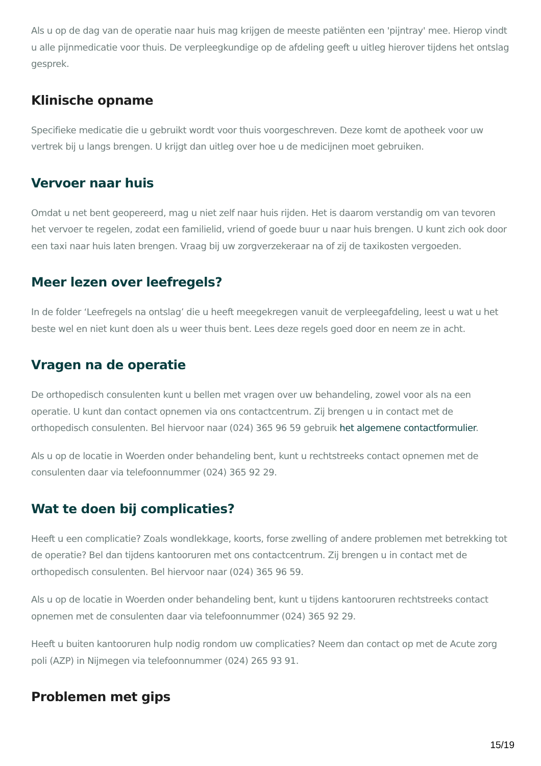Als u op de dag van de operatie naar huis mag krijgen de meeste patiënten een 'pijntray' mee. Hierop vindt u alle pijnmedicatie voor thuis. De verpleegkundige op de afdeling geeft u uitleg hierover tijdens het ontslag gesprek.
Klinische opname
Specifieke medicatie die u gebruikt wordt voor thuis voorgeschreven. Deze komt de apotheek voor uw vertrek bij u langs brengen. U krijgt dan uitleg over hoe u de medicijnen moet gebruiken.
Vervoer naar huis
Omdat u net bent geopereerd, mag u niet zelf naar huis rijden. Het is daarom verstandig om van tevoren het vervoer te regelen, zodat een familielid, vriend of goede buur u naar huis brengen. U kunt zich ook door een taxi naar huis laten brengen. Vraag bij uw zorgverzekeraar na of zij de taxikosten vergoeden.
Meer lezen over leefregels?
In de folder ‘Leefregels na ontslag’ die u heeft meegekregen vanuit de verpleegafdeling, leest u wat u het beste wel en niet kunt doen als u weer thuis bent. Lees deze regels goed door en neem ze in acht.
Vragen na de operatie
De orthopedisch consulenten kunt u bellen met vragen over uw behandeling, zowel voor als na een operatie. U kunt dan contact opnemen via ons contactcentrum. Zij brengen u in contact met de orthopedisch consulenten. Bel hiervoor naar (024) 365 96 59 gebruik het algemene contactformulier.
Als u op de locatie in Woerden onder behandeling bent, kunt u rechtstreeks contact opnemen met de consulenten daar via telefoonnummer (024) 365 92 29.
Wat te doen bij complicaties?
Heeft u een complicatie? Zoals wondlekkage, koorts, forse zwelling of andere problemen met betrekking tot de operatie? Bel dan tijdens kantooruren met ons contactcentrum. Zij brengen u in contact met de orthopedisch consulenten. Bel hiervoor naar (024) 365 96 59.
Als u op de locatie in Woerden onder behandeling bent, kunt u tijdens kantooruren rechtstreeks contact opnemen met de consulenten daar via telefoonnummer (024) 365 92 29.
Heeft u buiten kantooruren hulp nodig rondom uw complicaties? Neem dan contact op met de Acute zorg poli (AZP) in Nijmegen via telefoonnummer (024) 265 93 91.
Problemen met gips
15/19